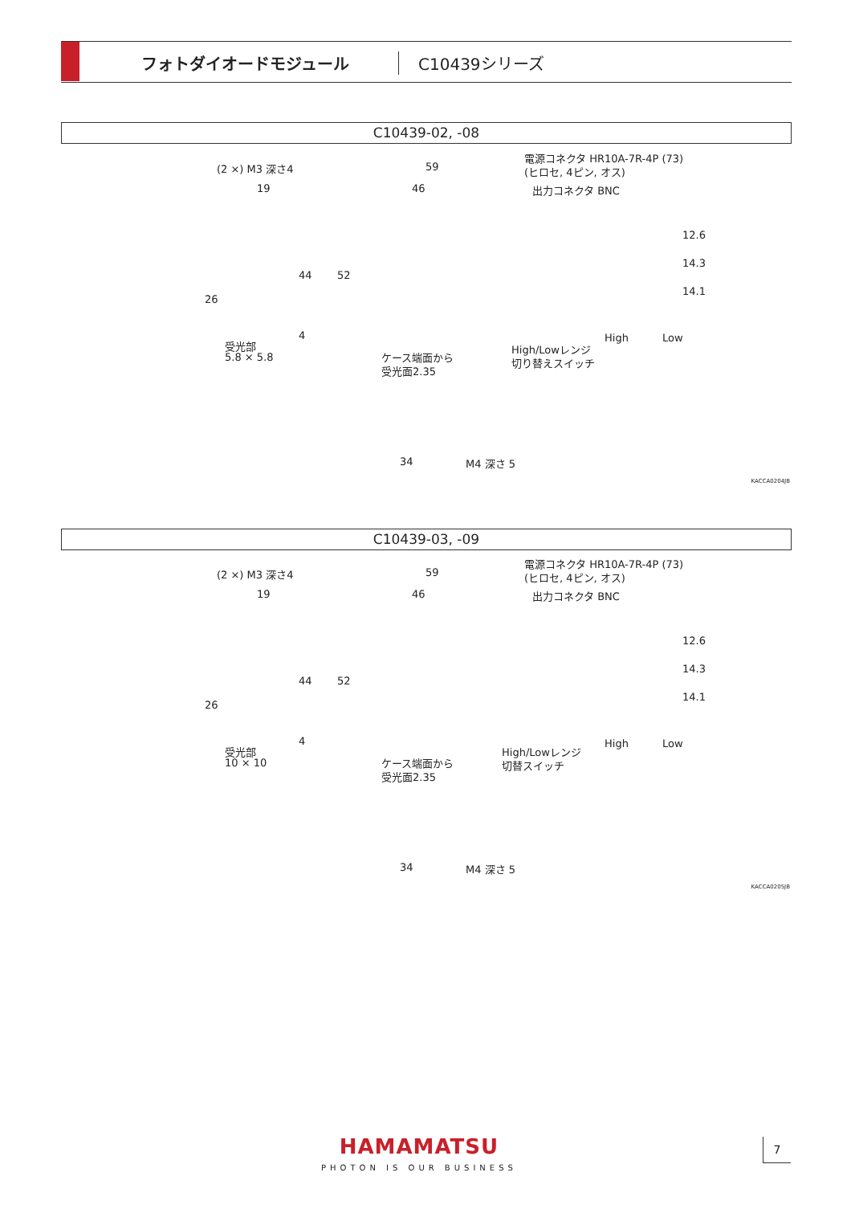フォトダイオードモジュール C10439シリーズ
C10439-02, -08
(2 ×) M3 深さ4
19
59
46
電源コネクタ HR10A-7R-4P (73)
(ヒロセ, 4ピン, オス)
出力コネクタ BNC
26
44 52
4
12.6
14.3
14.1
High Low
受光部
5.8 × 5.8
High/Lowレンジ
切り替えスイッチ ケース端面から
受光面2.35
34 M4 深さ 5
KACCA0204JB
C10439-03, -09
(2 ×) M3 深さ4
19
59
46
電源コネクタ HR10A-7R-4P (73)
(ヒロセ, 4ピン, オス)
出力コネクタ BNC
26
44 52
4
12.6
14.3
14.1
High Low
受光部
10 × 10
High/Lowレンジ
切替スイッチ ケース端面から
受光面2.35
34 M4 深さ 5
KACCA0205JB
HAMAMATSU
PHOTON IS OUR BUSINESS
7